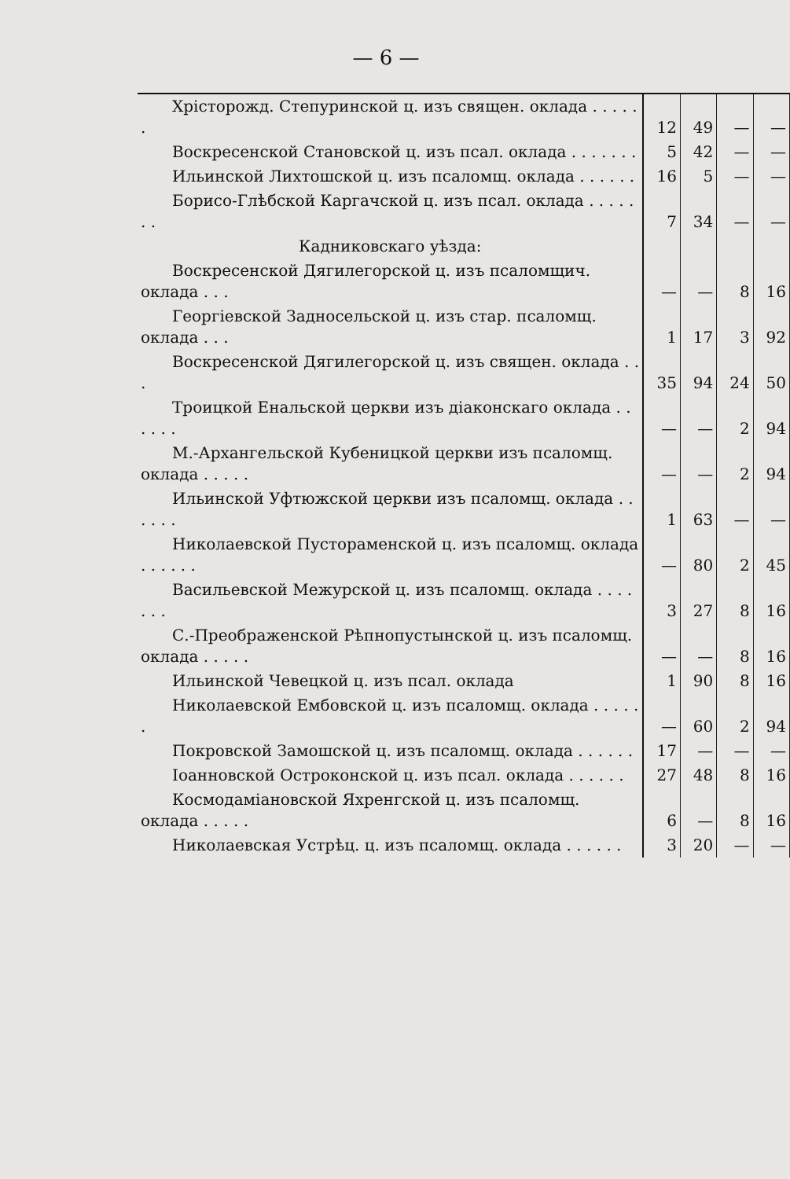— 6 —
| Хрісторожд. Степуринской ц. изъ священ. оклада . . . . . . | 12 | 49 | — | — |
| Воскресенской Становской ц. изъ псал. оклада . . . . . . . | 5 | 42 | — | — |
| Ильинской Лихтошской ц. изъ псаломщ. оклада . . . . . . | 16 | 5 | — | — |
| Борисо-Глѣбской Каргачской ц. изъ псал. оклада . . . . . . . | 7 | 34 | — | — |
| Кадниковскаго уѣзда: | | | | |
| Воскресенской Дягилегорской ц. изъ псаломщич. оклада . . . | — | — | 8 | 16 |
| Георгіевской Задносельской ц. изъ стар. псаломщ. оклада . . . | 1 | 17 | 3 | 92 |
| Воскресенской Дягилегорской ц. изъ священ. оклада . . . | 35 | 94 | 24 | 50 |
| Троицкой Енальской церкви изъ діаконскаго оклада . . . . . . | — | — | 2 | 94 |
| М.-Архангельской Кубеницкой церкви изъ псаломщ. оклада . . . . . | — | — | 2 | 94 |
| Ильинской Уфтюжской церкви изъ псаломщ. оклада . . . . . . | 1 | 63 | — | — |
| Николаевской Пустораменской ц. изъ псаломщ. оклада . . . . . . | — | 80 | 2 | 45 |
| Васильевской Межурской ц. изъ псаломщ. оклада . . . . . . . | 3 | 27 | 8 | 16 |
| С.-Преображенской Рѣпнопустынской ц. изъ псаломщ. оклада . . . . . | — | — | 8 | 16 |
| Ильинской Чевецкой ц. изъ псал. оклада | 1 | 90 | 8 | 16 |
| Николаевской Ембовской ц. изъ псаломщ. оклада . . . . . . | — | 60 | 2 | 94 |
| Покровской Замошской ц. изъ псаломщ. оклада . . . . . . | 17 | — | — | — |
| Іоанновской Остроконской ц. изъ псал. оклада . . . . . . | 27 | 48 | 8 | 16 |
| Космодаміановской Яхренгской ц. изъ псаломщ. оклада . . . . . | 6 | — | 8 | 16 |
| Николаевская Устрѣц. ц. изъ псаломщ. оклада . . . . . . | 3 | 20 | — | — |